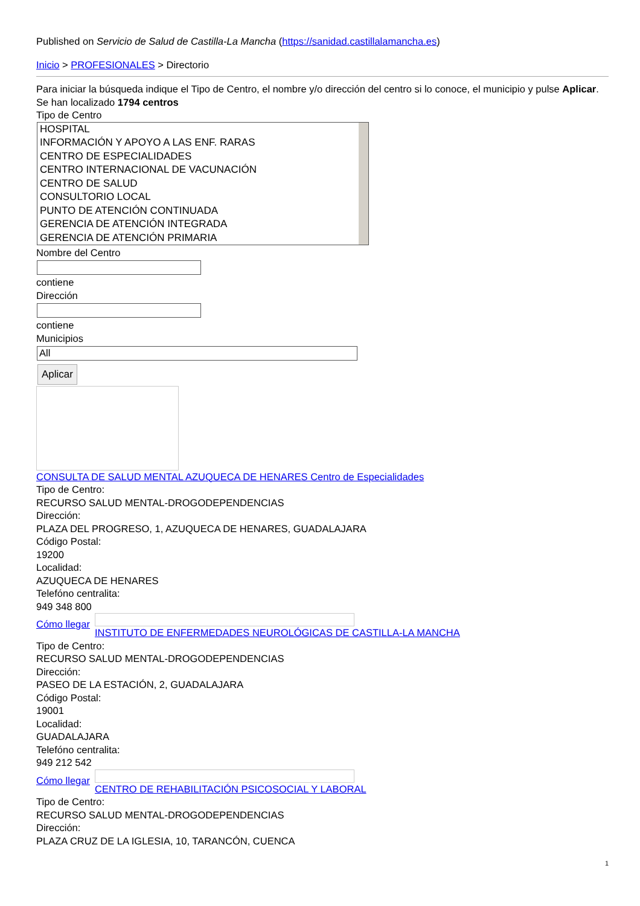Published on Servicio de Salud de Castilla-La Mancha (https://sanidad.castillalamancha.es)
Inicio > PROFESIONALES > Directorio
Para iniciar la búsqueda indique el Tipo de Centro, el nombre y/o dirección del centro si lo conoce, el municipio y pulse Aplicar.
Se han localizado 1794 centros
Tipo de Centro
HOSPITAL
INFORMACIÓN Y APOYO A LAS ENF. RARAS
CENTRO DE ESPECIALIDADES
CENTRO INTERNACIONAL DE VACUNACIÓN
CENTRO DE SALUD
CONSULTORIO LOCAL
PUNTO DE ATENCIÓN CONTINUADA
GERENCIA DE ATENCIÓN INTEGRADA
GERENCIA DE ATENCIÓN PRIMARIA
Nombre del Centro
contiene
Dirección
contiene
Municipios
All
Aplicar
CONSULTA DE SALUD MENTAL AZUQUECA DE HENARES Centro de Especialidades
Tipo de Centro:
RECURSO SALUD MENTAL-DROGODEPENDENCIAS
Dirección:
PLAZA DEL PROGRESO, 1, AZUQUECA DE HENARES, GUADALAJARA
Código Postal:
19200
Localidad:
AZUQUECA DE HENARES
Telefóno centralita:
949 348 800
Cómo llegar
INSTITUTO DE ENFERMEDADES NEUROLÓGICAS DE CASTILLA-LA MANCHA
Tipo de Centro:
RECURSO SALUD MENTAL-DROGODEPENDENCIAS
Dirección:
PASEO DE LA ESTACIÓN, 2, GUADALAJARA
Código Postal:
19001
Localidad:
GUADALAJARA
Telefóno centralita:
949 212 542
Cómo llegar
CENTRO DE REHABILITACIÓN PSICOSOCIAL Y LABORAL
Tipo de Centro:
RECURSO SALUD MENTAL-DROGODEPENDENCIAS
Dirección:
PLAZA CRUZ DE LA IGLESIA, 10, TARANCÓN, CUENCA
1